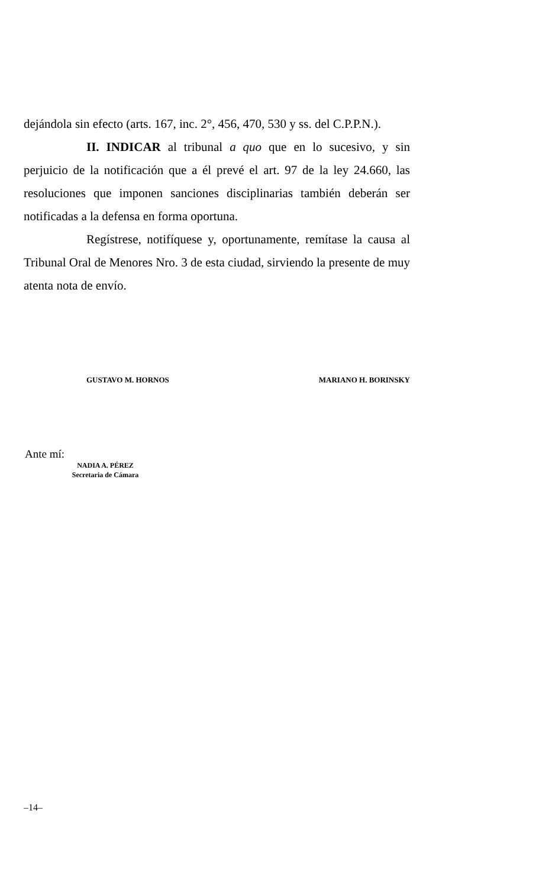dejándola sin efecto (arts. 167, inc. 2°, 456, 470, 530 y ss. del C.P.P.N.).
II. INDICAR al tribunal a quo que en lo sucesivo, y sin perjuicio de la notificación que a él prevé el art. 97 de la ley 24.660, las resoluciones que imponen sanciones disciplinarias también deberán ser notificadas a la defensa en forma oportuna.
Regístrese, notifíquese y, oportunamente, remítase la causa al Tribunal Oral de Menores Nro. 3 de esta ciudad, sirviendo la presente de muy atenta nota de envío.
GUSTAVO M. HORNOS MARIANO H. BORINSKY
Ante mí:
NADIA A. PÉREZ
Secretaria de Cámara
–14–